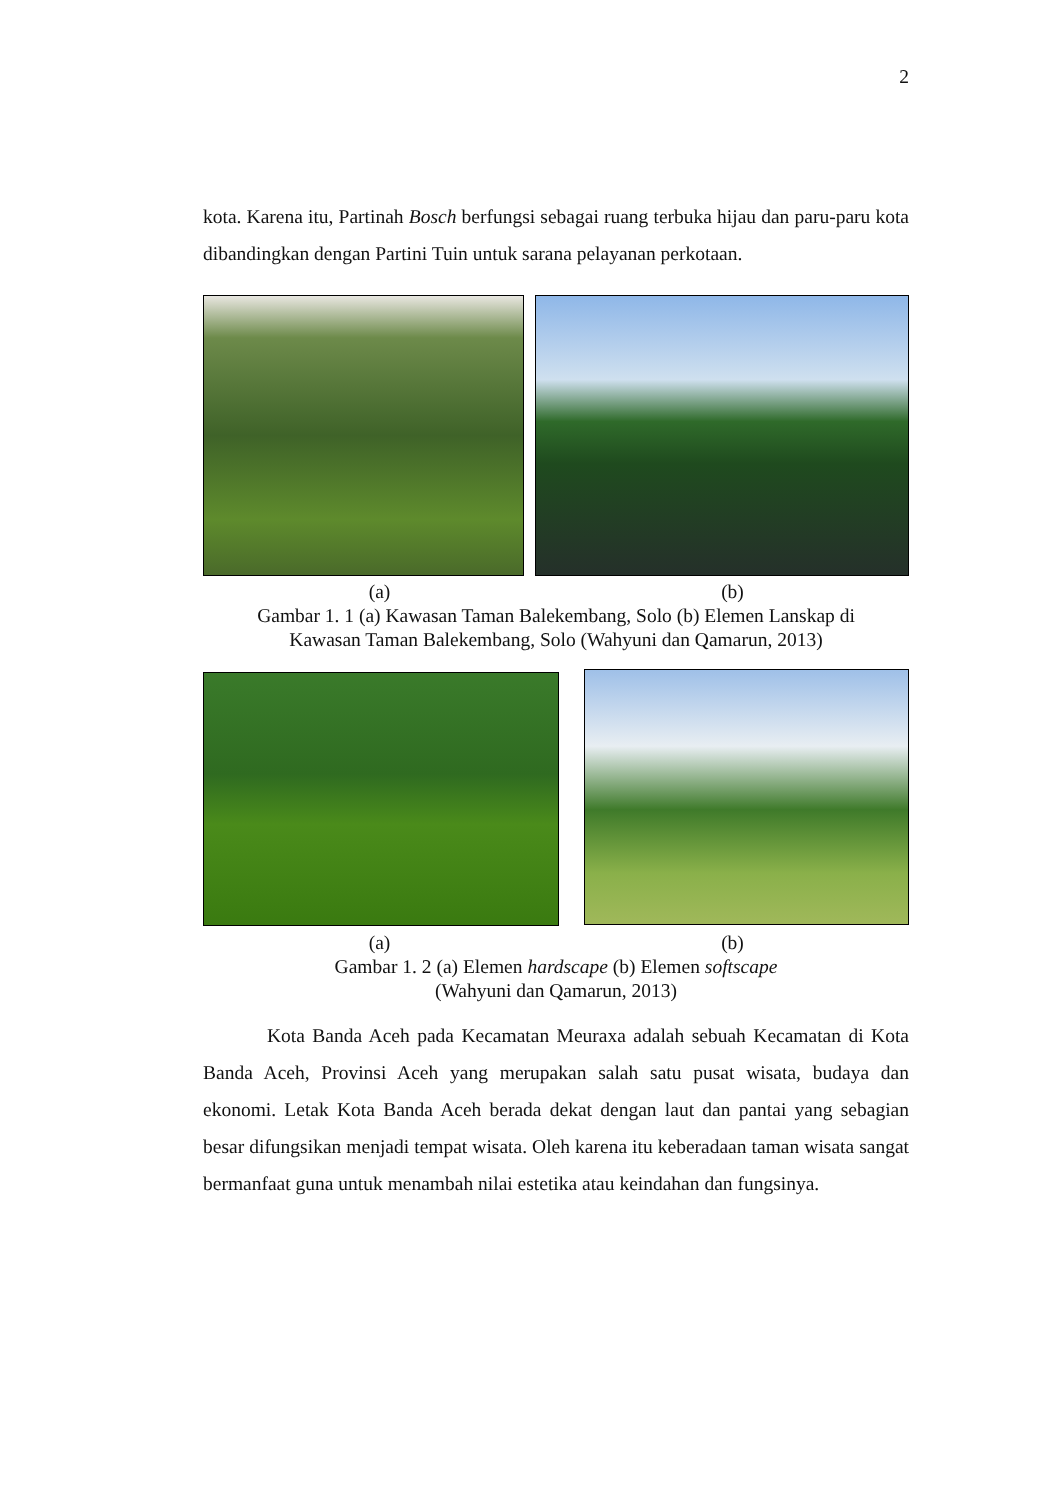2
kota. Karena itu, Partinah Bosch berfungsi sebagai ruang terbuka hijau dan paru-paru kota dibandingkan dengan Partini Tuin untuk sarana pelayanan perkotaan.
(a) (b)
Gambar 1. 1 (a) Kawasan Taman Balekembang, Solo (b) Elemen Lanskap di
Kawasan Taman Balekembang, Solo (Wahyuni dan Qamarun, 2013)
(a) (b)
Gambar 1. 2 (a) Elemen hardscape (b) Elemen softscape
(Wahyuni dan Qamarun, 2013)
Kota Banda Aceh pada Kecamatan Meuraxa adalah sebuah Kecamatan di Kota Banda Aceh, Provinsi Aceh yang merupakan salah satu pusat wisata, budaya dan ekonomi. Letak Kota Banda Aceh berada dekat dengan laut dan pantai yang sebagian besar difungsikan menjadi tempat wisata. Oleh karena itu keberadaan taman wisata sangat bermanfaat guna untuk menambah nilai estetika atau keindahan dan fungsinya.